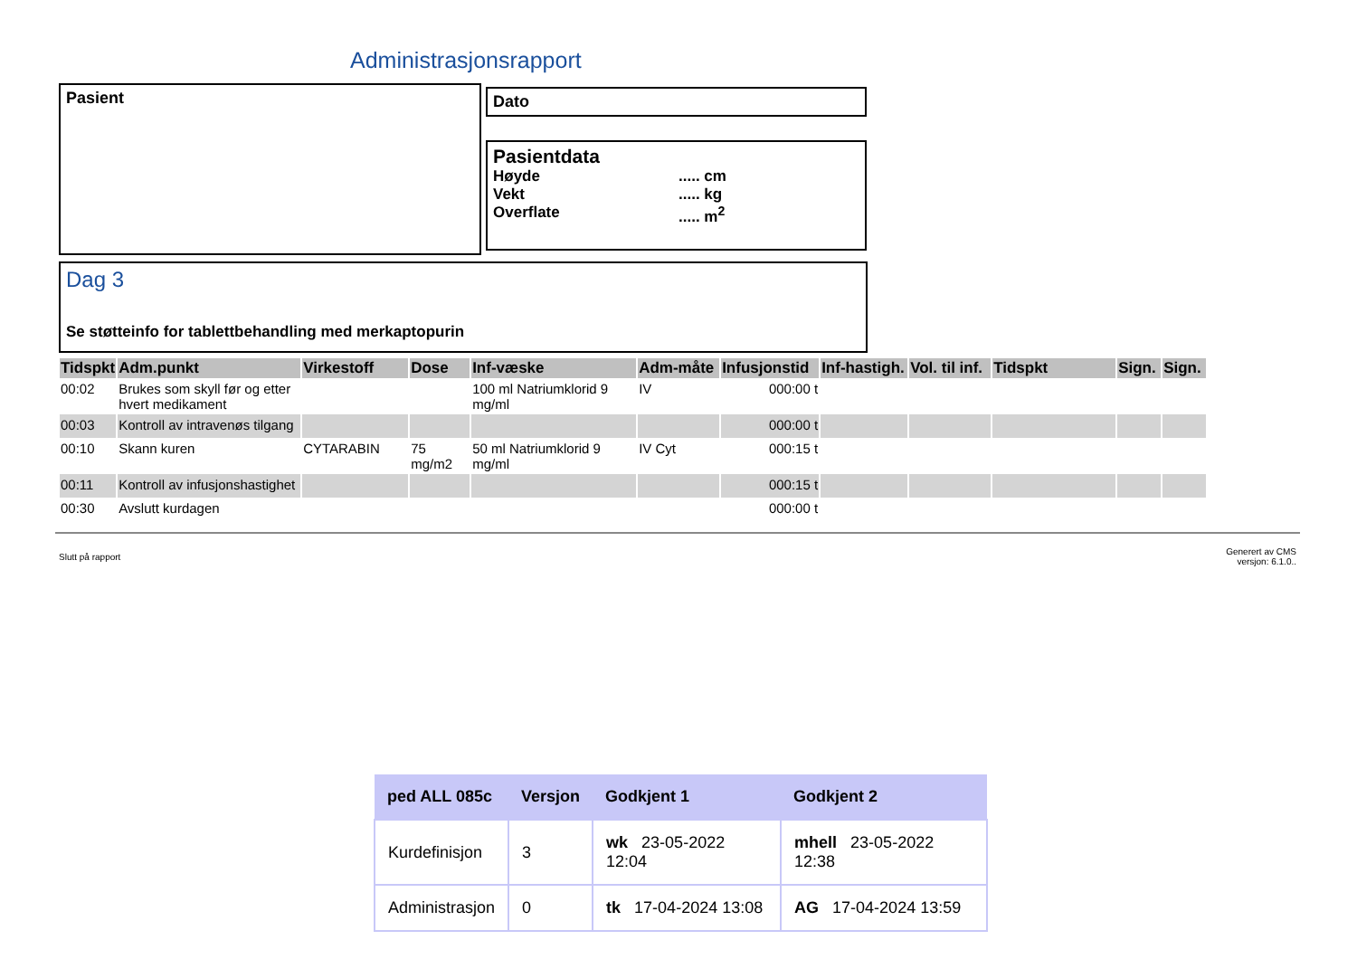Administrasjonsrapport
Pasient Dato
Pasientdata
Høyde..... cm
Vekt..... kg
Overflate..... m<sup>2</sup>
Dag 3
Se støtteinfo for tablettbehandling med merkaptopurin
| Tidspkt | Adm.punkt | Virkestoff | Dose | Inf-væske | Adm-måte | Infusjonstid | Inf-hastigh. | Vol. til inf. | Tidspkt | Sign. | Sign. |
| --- | --- | --- | --- | --- | --- | --- | --- | --- | --- | --- | --- |
| 00:02 | Brukes som skyll før og etter hvert medikament | | | 100 ml Natriumklorid 9 mg/ml | IV | 000:00 t | | | | | |
| 00:03 | Kontroll av intravenøs tilgang | | | | | 000:00 t | | | | | |
| 00:10 | Skann kuren | CYTARABIN | 75 mg/m2 | 50 ml Natriumklorid 9 mg/ml | IV Cyt | 000:15 t | | | | | |
| 00:11 | Kontroll av infusjonshastighet | | | | | 000:15 t | | | | | |
| 00:30 | Avslutt kurdagen | | | | | 000:00 t | | | | | |
Slutt på rapport
Generert av CMS
versjon: 6.1.0..
| ped ALL 085c | Versjon | Godkjent 1 | Godkjent 2 |
| --- | --- | --- | --- |
| Kurdefinisjon | 3 | wk 23-05-2022 12:04 | mhell 23-05-2022 12:38 |
| Administrasjon | 0 | tk 17-04-2024 13:08 | AG 17-04-2024 13:59 |